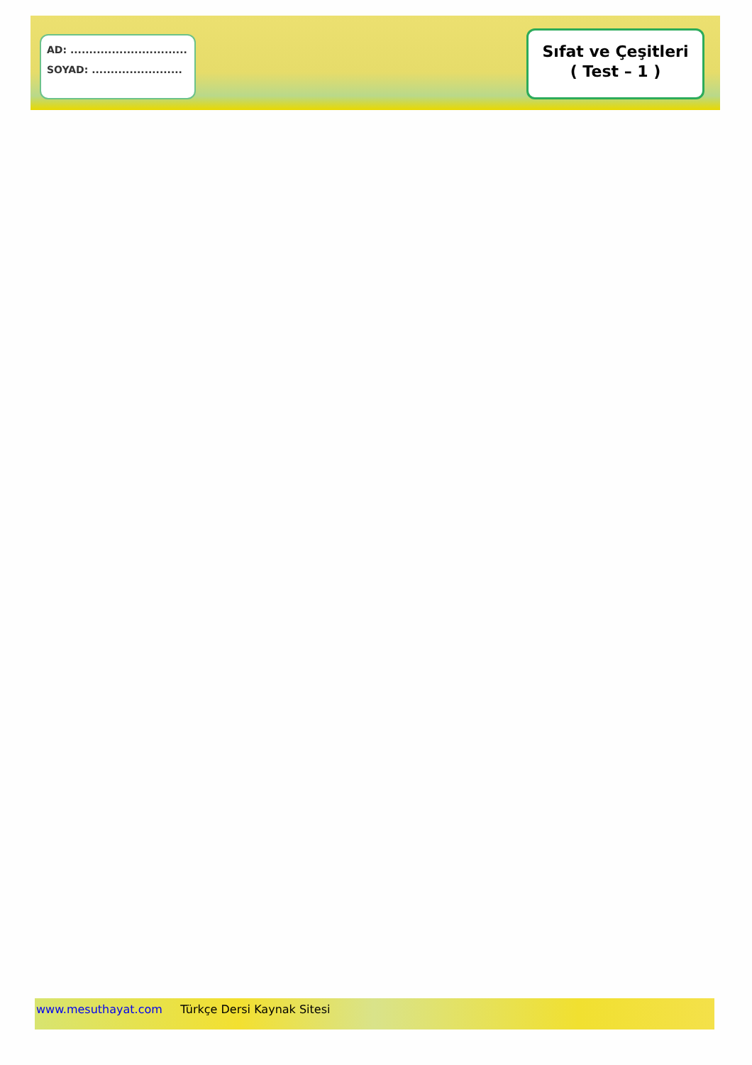AD: ...............................
SOYAD: ........................
Sıfat ve Çeşitleri
( Test – 1 )
www.mesuthayat.com Türkçe Dersi Kaynak Sitesi